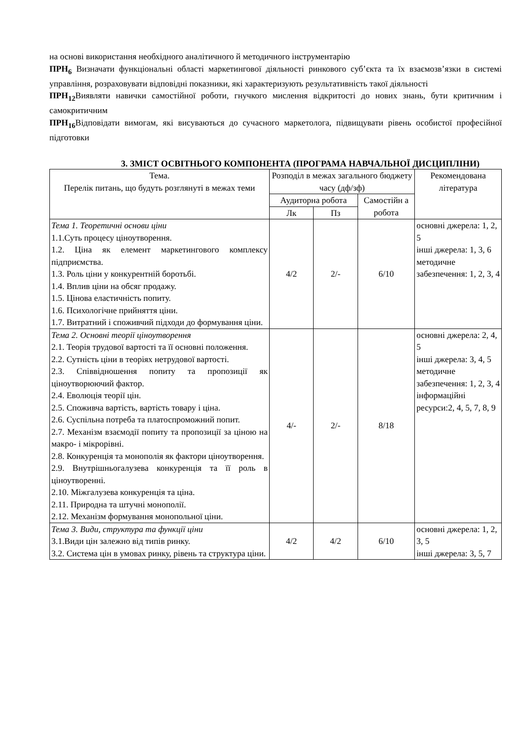на основі використання необхідного аналітичного й методичного інструментарію
ПРН<sub>6</sub> Визначати функціональні області маркетингової діяльності ринкового суб’єкта та їх взаємозв’язки в системі управління, розраховувати відповідні показники, які характеризують результативність такої діяльності
ПРН<sub>12</sub> Виявляти навички самостійної роботи, гнучкого мислення відкритості до нових знань, бути критичним і самокритичним
ПРН<sub>16</sub> Відповідати вимогам, які висуваються до сучасного маркетолога, підвищувати рівень особистої професійної підготовки
3. ЗМІСТ ОСВІТНЬОГО КОМПОНЕНТА (ПРОГРАМА НАВЧАЛЬНОЇ ДИСЦИПЛІНИ)
| Тема. Перелік питань, що будуть розглянуті в межах теми | Розподіл в межах загального бюджету часу (дф/зф) | | | Рекомендована література |
| --- | --- | --- | --- | --- |
| | Аудиторна робота | | Самостійн а робота | |
| | Лк | Пз | | |
| Тема 1. Теоретичні основи ціни 1.1.Суть процесу ціноутворення. 1.2. Ціна як елемент маркетингового комплексу підприємства. 1.3. Роль ціни у конкурентній боротьбі. 1.4. Вплив ціни на обсяг продажу. 1.5. Цінова еластичність попиту. 1.6. Психологічне прийняття ціни. 1.7. Витратний і споживчий підходи до формування ціни. | 4/2 | 2/- | 6/10 | основні джерела: 1, 2, 5 інші джерела: 1, 3, 6 методичне забезпечення: 1, 2, 3, 4 |
| Тема 2. Основні теорії ціноутворення 2.1. Теорія трудової вартості та її основні положення. 2.2. Сутність ціни в теоріях нетрудової вартості. 2.3. Співвідношення попиту та пропозиції як ціноутворюючий фактор. 2.4. Еволюція теорії цін. 2.5. Споживча вартість, вартість товару і ціна. 2.6. Суспільна потреба та платоспроможний попит. 2.7. Механізм взаємодії попиту та пропозиції за ціною на макро- і мікрорівні. 2.8. Конкуренція та монополія як фактори ціноутворення. 2.9. Внутрішньогалузева конкуренція та її роль в ціноутворенні. 2.10. Міжгалузева конкуренція та ціна. 2.11. Природна та штучні монополії. 2.12. Механізм формування монопольної ціни. | 4/- | 2/- | 8/18 | основні джерела: 2, 4, 5 інші джерела: 3, 4, 5 методичне забезпечення: 1, 2, 3, 4 інформаційні ресурси:2, 4, 5, 7, 8, 9 |
| Тема 3. Види, структура та функції ціни 3.1.Види цін залежно від типів ринку. 3.2. Система цін в умовах ринку, рівень та структура ціни. | 4/2 | 4/2 | 6/10 | основні джерела: 1, 2, 3, 5 інші джерела: 3, 5, 7 |